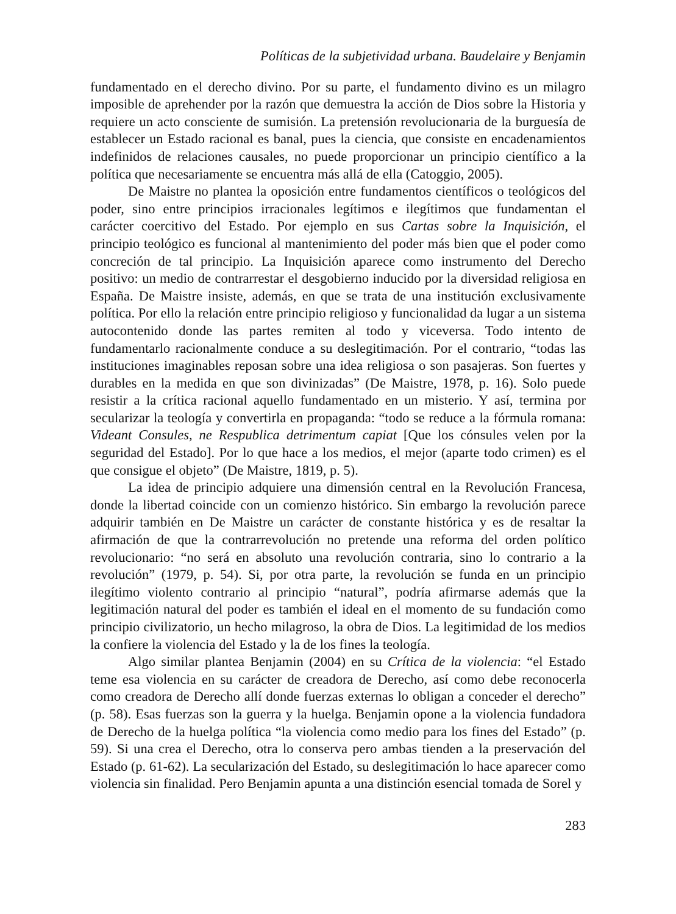Políticas de la subjetividad urbana. Baudelaire y Benjamin
fundamentado en el derecho divino. Por su parte, el fundamento divino es un milagro imposible de aprehender por la razón que demuestra la acción de Dios sobre la Historia y requiere un acto consciente de sumisión. La pretensión revolucionaria de la burguesía de establecer un Estado racional es banal, pues la ciencia, que consiste en encadenamientos indefinidos de relaciones causales, no puede proporcionar un principio científico a la política que necesariamente se encuentra más allá de ella (Catoggio, 2005).
De Maistre no plantea la oposición entre fundamentos científicos o teológicos del poder, sino entre principios irracionales legítimos e ilegítimos que fundamentan el carácter coercitivo del Estado. Por ejemplo en sus Cartas sobre la Inquisición, el principio teológico es funcional al mantenimiento del poder más bien que el poder como concreción de tal principio. La Inquisición aparece como instrumento del Derecho positivo: un medio de contrarrestar el desgobierno inducido por la diversidad religiosa en España. De Maistre insiste, además, en que se trata de una institución exclusivamente política. Por ello la relación entre principio religioso y funcionalidad da lugar a un sistema autocontenido donde las partes remiten al todo y viceversa. Todo intento de fundamentarlo racionalmente conduce a su deslegitimación. Por el contrario, “todas las instituciones imaginables reposan sobre una idea religiosa o son pasajeras. Son fuertes y durables en la medida en que son divinizadas” (De Maistre, 1978, p. 16). Solo puede resistir a la crítica racional aquello fundamentado en un misterio. Y así, termina por secularizar la teología y convertirla en propaganda: “todo se reduce a la fórmula romana: Videant Consules, ne Respublica detrimentum capiat [Que los cónsules velen por la seguridad del Estado]. Por lo que hace a los medios, el mejor (aparte todo crimen) es el que consigue el objeto” (De Maistre, 1819, p. 5).
La idea de principio adquiere una dimensión central en la Revolución Francesa, donde la libertad coincide con un comienzo histórico. Sin embargo la revolución parece adquirir también en De Maistre un carácter de constante histórica y es de resaltar la afirmación de que la contrarrevolución no pretende una reforma del orden político revolucionario: “no será en absoluto una revolución contraria, sino lo contrario a la revolución” (1979, p. 54). Si, por otra parte, la revolución se funda en un principio ilegítimo violento contrario al principio “natural”, podría afirmarse además que la legitimación natural del poder es también el ideal en el momento de su fundación como principio civilizatorio, un hecho milagroso, la obra de Dios. La legitimidad de los medios la confiere la violencia del Estado y la de los fines la teología.
Algo similar plantea Benjamin (2004) en su Crítica de la violencia: “el Estado teme esa violencia en su carácter de creadora de Derecho, así como debe reconocerla como creadora de Derecho allí donde fuerzas externas lo obligan a conceder el derecho” (p. 58). Esas fuerzas son la guerra y la huelga. Benjamin opone a la violencia fundadora de Derecho de la huelga política “la violencia como medio para los fines del Estado” (p. 59). Si una crea el Derecho, otra lo conserva pero ambas tienden a la preservación del Estado (p. 61-62). La secularización del Estado, su deslegitimación lo hace aparecer como violencia sin finalidad. Pero Benjamin apunta a una distinción esencial tomada de Sorel y
283